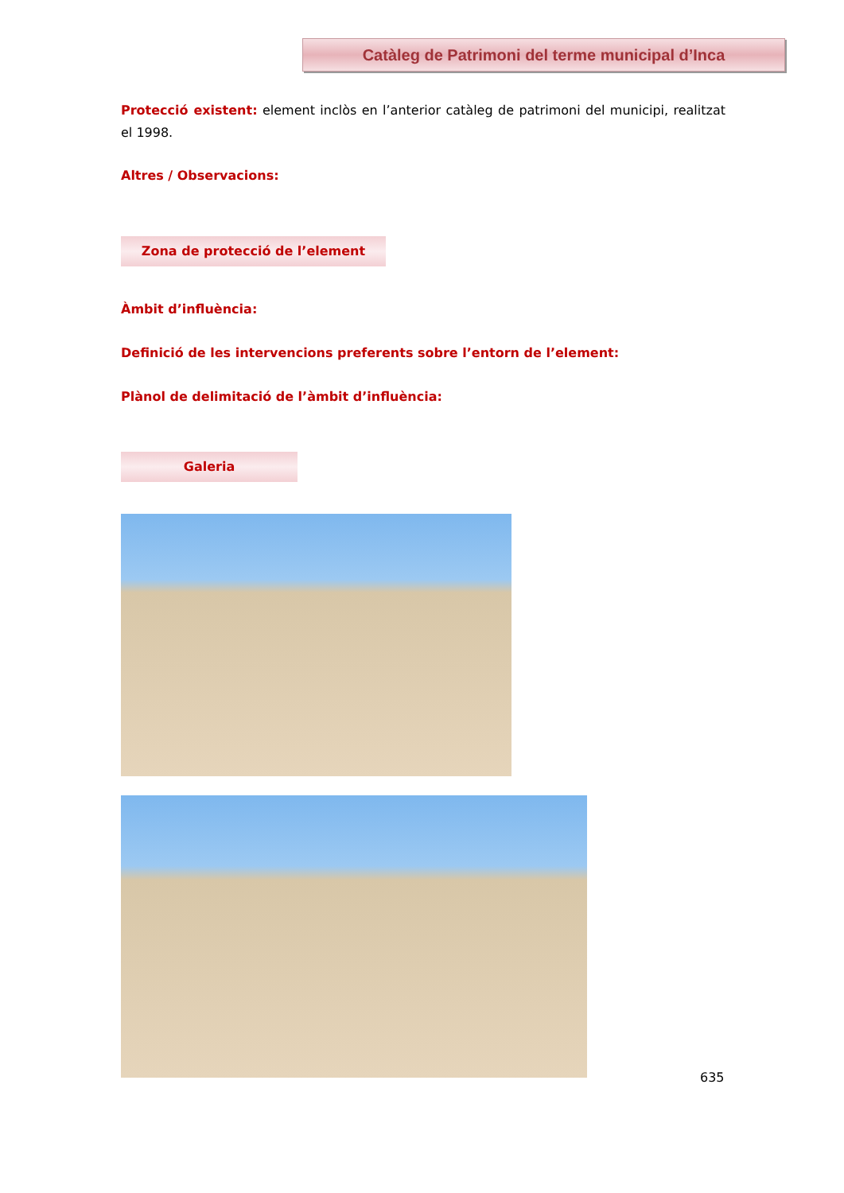Catàleg de Patrimoni del terme municipal d’Inca
Protecció existent: element inclòs en l’anterior catàleg de patrimoni del municipi, realitzat el 1998.
Altres / Observacions:
Zona de protecció de l’element
Àmbit d’influència:
Definició de les intervencions preferents sobre l’entorn de l’element:
Plànol de delimitació de l’àmbit d’influència:
Galeria
635